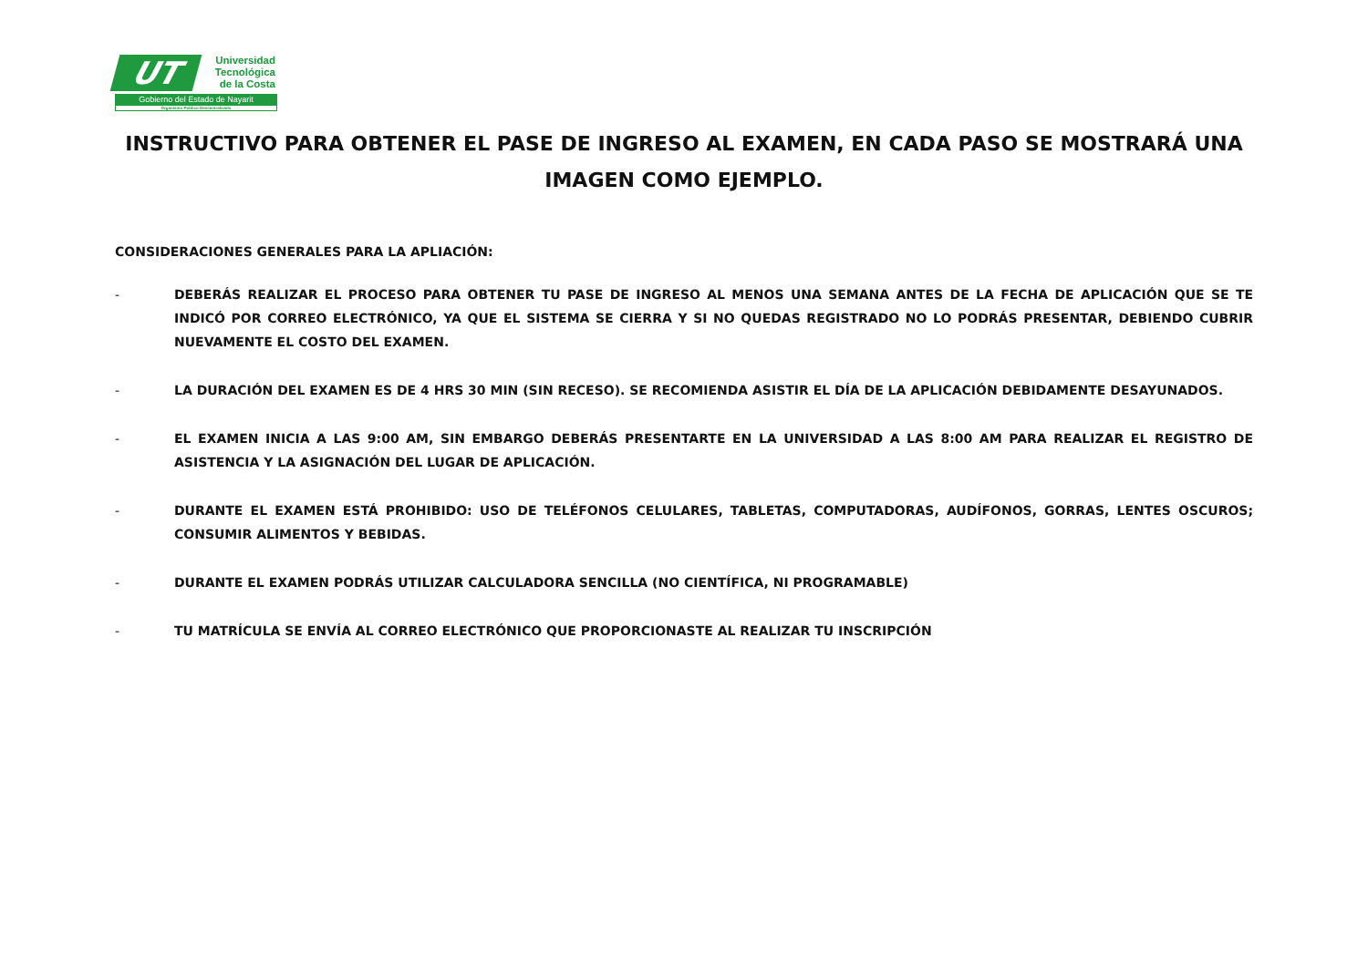UT
Universidad
Tecnológica
de la Costa
Gobierno del Estado de Nayarit
Organismo Público Descentralizado
INSTRUCTIVO PARA OBTENER EL PASE DE INGRESO AL EXAMEN, EN CADA PASO SE MOSTRARÁ UNA IMAGEN COMO EJEMPLO.
CONSIDERACIONES GENERALES PARA LA APLIACIÓN:
- DEBERÁS REALIZAR EL PROCESO PARA OBTENER TU PASE DE INGRESO AL MENOS UNA SEMANA ANTES DE LA FECHA DE APLICACIÓN QUE SE TE INDICÓ POR CORREO ELECTRÓNICO, YA QUE EL SISTEMA SE CIERRA Y SI NO QUEDAS REGISTRADO NO LO PODRÁS PRESENTAR, DEBIENDO CUBRIR NUEVAMENTE EL COSTO DEL EXAMEN.
- LA DURACIÓN DEL EXAMEN ES DE 4 HRS 30 MIN (SIN RECESO). SE RECOMIENDA ASISTIR EL DÍA DE LA APLICACIÓN DEBIDAMENTE DESAYUNADOS.
- EL EXAMEN INICIA A LAS 9:00 AM, SIN EMBARGO DEBERÁS PRESENTARTE EN LA UNIVERSIDAD A LAS 8:00 AM PARA REALIZAR EL REGISTRO DE ASISTENCIA Y LA ASIGNACIÓN DEL LUGAR DE APLICACIÓN.
- DURANTE EL EXAMEN ESTÁ PROHIBIDO: USO DE TELÉFONOS CELULARES, TABLETAS, COMPUTADORAS, AUDÍFONOS, GORRAS, LENTES OSCUROS; CONSUMIR ALIMENTOS Y BEBIDAS.
- DURANTE EL EXAMEN PODRÁS UTILIZAR CALCULADORA SENCILLA (NO CIENTÍFICA, NI PROGRAMABLE)
- TU MATRÍCULA SE ENVÍA AL CORREO ELECTRÓNICO QUE PROPORCIONASTE AL REALIZAR TU INSCRIPCIÓN